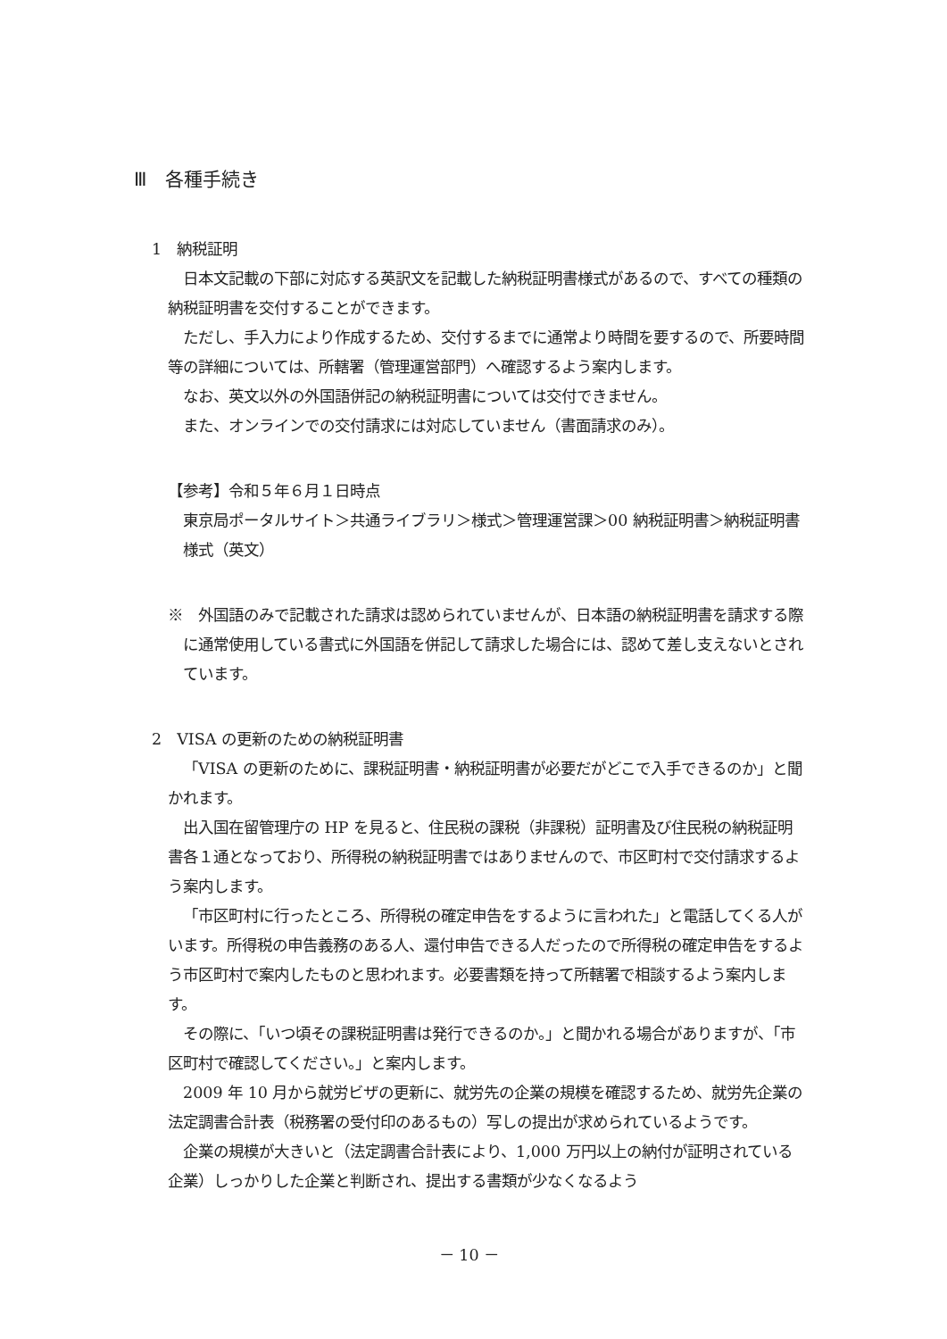Ⅲ　各種手続き
1　納税証明
日本文記載の下部に対応する英訳文を記載した納税証明書様式があるので、すべての種類の納税証明書を交付することができます。
ただし、手入力により作成するため、交付するまでに通常より時間を要するので、所要時間等の詳細については、所轄署（管理運営部門）へ確認するよう案内します。
なお、英文以外の外国語併記の納税証明書については交付できません。
また、オンラインでの交付請求には対応していません（書面請求のみ）。
【参考】令和５年６月１日時点
東京局ポータルサイト＞共通ライブラリ＞様式＞管理運営課＞00 納税証明書＞納税証明書様式（英文）
※　外国語のみで記載された請求は認められていませんが、日本語の納税証明書を請求する際に通常使用している書式に外国語を併記して請求した場合には、認めて差し支えないとされています。
2　VISA の更新のための納税証明書
「VISA の更新のために、課税証明書・納税証明書が必要だがどこで入手できるのか」と聞かれます。
出入国在留管理庁の HP を見ると、住民税の課税（非課税）証明書及び住民税の納税証明書各１通となっており、所得税の納税証明書ではありませんので、市区町村で交付請求するよう案内します。
「市区町村に行ったところ、所得税の確定申告をするように言われた」と電話してくる人がいます。所得税の申告義務のある人、還付申告できる人だったので所得税の確定申告をするよう市区町村で案内したものと思われます。必要書類を持って所轄署で相談するよう案内します。
その際に、「いつ頃その課税証明書は発行できるのか。」と聞かれる場合がありますが、「市区町村で確認してください。」と案内します。
2009 年 10 月から就労ビザの更新に、就労先の企業の規模を確認するため、就労先企業の法定調書合計表（税務署の受付印のあるもの）写しの提出が求められているようです。
企業の規模が大きいと（法定調書合計表により、1,000 万円以上の納付が証明されている企業）しっかりした企業と判断され、提出する書類が少なくなるよう
－ 10 －